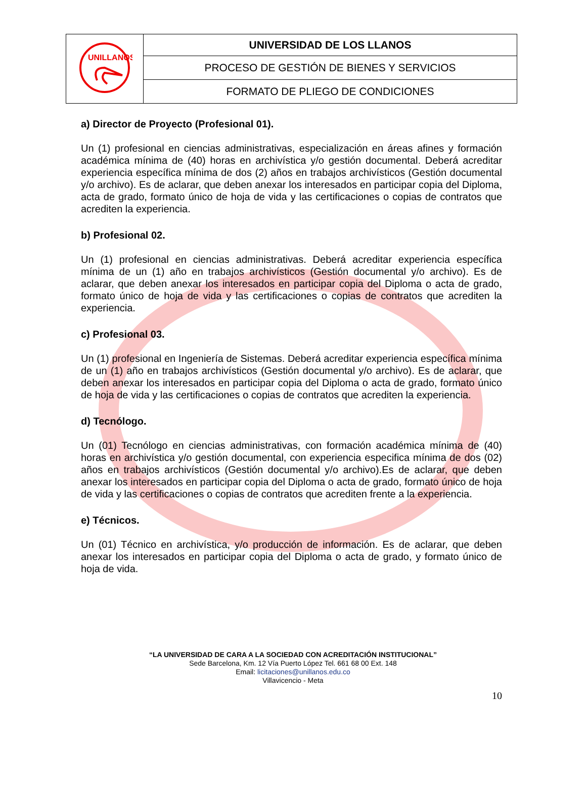| UNILLANOS | UNIVERSIDAD DE LOS LLANOS |
| | PROCESO DE GESTIÓN DE BIENES Y SERVICIOS |
| | FORMATO DE PLIEGO DE CONDICIONES |
a) Director de Proyecto (Profesional 01).
Un (1) profesional en ciencias administrativas, especialización en áreas afines y formación académica mínima de (40) horas en archivística y/o gestión documental. Deberá acreditar experiencia específica mínima de dos (2) años en trabajos archivísticos (Gestión documental y/o archivo). Es de aclarar, que deben anexar los interesados en participar copia del Diploma, acta de grado, formato único de hoja de vida y las certificaciones o copias de contratos que acrediten la experiencia.
b) Profesional 02.
Un (1) profesional en ciencias administrativas. Deberá acreditar experiencia específica mínima de un (1) año en trabajos archivísticos (Gestión documental y/o archivo). Es de aclarar, que deben anexar los interesados en participar copia del Diploma o acta de grado, formato único de hoja de vida y las certificaciones o copias de contratos que acrediten la experiencia.
c) Profesional 03.
Un (1) profesional en Ingeniería de Sistemas. Deberá acreditar experiencia específica mínima de un (1) año en trabajos archivísticos (Gestión documental y/o archivo). Es de aclarar, que deben anexar los interesados en participar copia del Diploma o acta de grado, formato único de hoja de vida y las certificaciones o copias de contratos que acrediten la experiencia.
d) Tecnólogo.
Un (01) Tecnólogo en ciencias administrativas, con formación académica mínima de (40) horas en archivística y/o gestión documental, con experiencia especifica mínima de dos (02) años en trabajos archivísticos (Gestión documental y/o archivo).Es de aclarar, que deben anexar los interesados en participar copia del Diploma o acta de grado, formato único de hoja de vida y las certificaciones o copias de contratos que acrediten frente a la experiencia.
e) Técnicos.
Un (01) Técnico en archivística, y/o producción de información. Es de aclarar, que deben anexar los interesados en participar copia del Diploma o acta de grado, y formato único de hoja de vida.
“LA UNIVERSIDAD DE CARA A LA SOCIEDAD CON ACREDITACIÓN INSTITUCIONAL”
Sede Barcelona, Km. 12 Vía Puerto López Tel. 661 68 00 Ext. 148
Email: licitaciones@unillanos.edu.co
Villavicencio - Meta
10